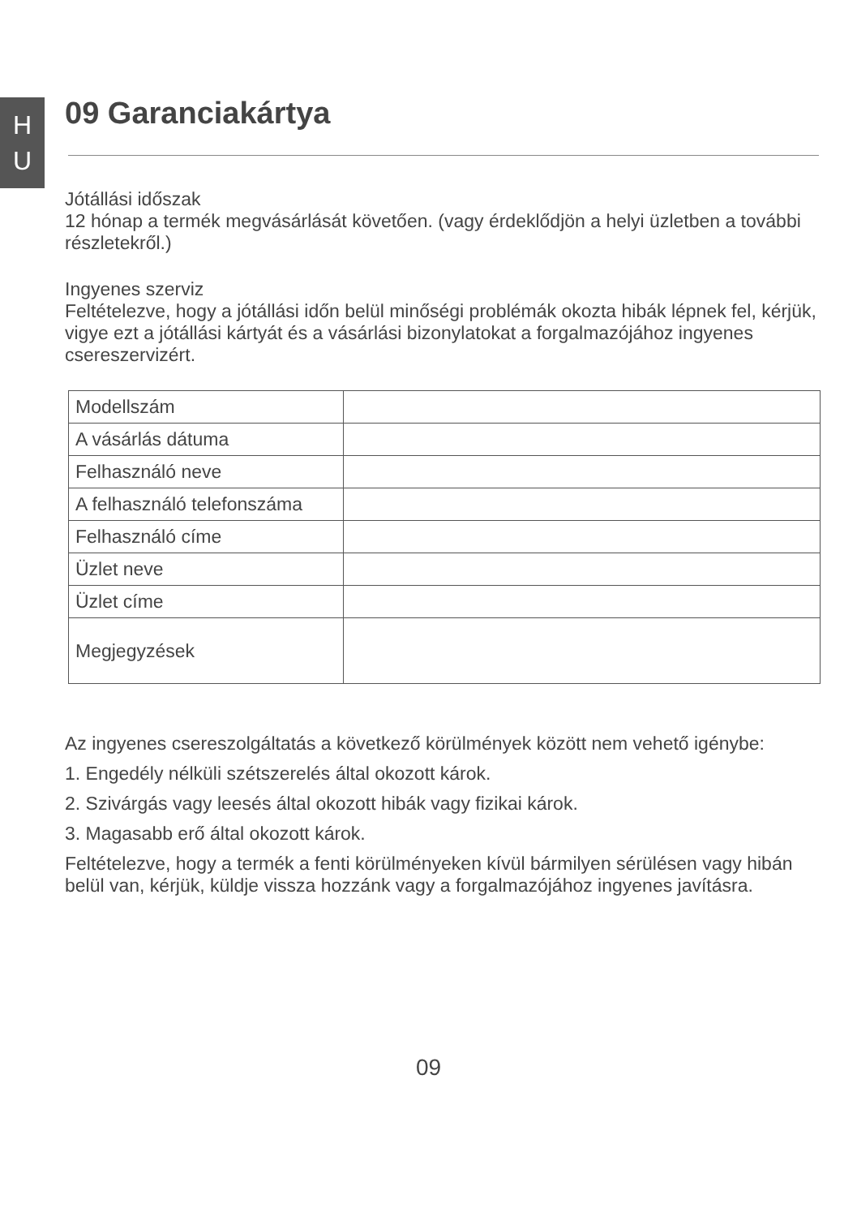H
U
09 Garanciakártya
Jótállási időszak
12 hónap a termék megvásárlását követően. (vagy érdeklődjön a helyi üzletben a további részletekről.)
Ingyenes szerviz
Feltételezve, hogy a jótállási időn belül minőségi problémák okozta hibák lépnek fel, kérjük, vigye ezt a jótállási kártyát és a vásárlási bizonylatokat a forgalmazójához ingyenes csereszervizért.
| Modellszám | |
| A vásárlás dátuma | |
| Felhasználó neve | |
| A felhasználó telefonszáma | |
| Felhasználó címe | |
| Üzlet neve | |
| Üzlet címe | |
| Megjegyzések | |
Az ingyenes csereszolgáltatás a következő körülmények között nem vehető igénybe:
1. Engedély nélküli szétszerelés által okozott károk.
2. Szivárgás vagy leesés által okozott hibák vagy fizikai károk.
3. Magasabb erő által okozott károk.
Feltételezve, hogy a termék a fenti körülményeken kívül bármilyen sérülésen vagy hibán belül van, kérjük, küldje vissza hozzánk vagy a forgalmazójához ingyenes javításra.
09